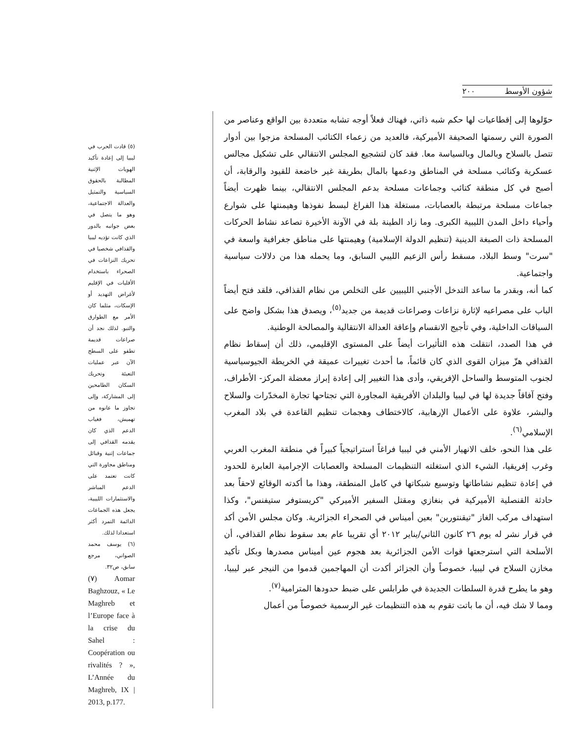شؤون الأوسط ٢٠٠
حوّلوها إلى إقطاعيات لها حكم شبه ذاتي، فهناك فعلاً أوجه تشابه متعددة بين الواقع وعناصر من الصورة التي رسمتها الصحيفة الأميركية، فالعديد من زعماء الكتائب المسلحة مزجوا بين أدوار تتصل بالسلاح وبالمال وبالسياسة معا. فقد كان لتشجيع المجلس الانتقالي على تشكيل مجالس عسكرية وكتائب مسلحة في المناطق ودعمها بالمال بطريقة غير خاضعة للقيود والرقابة، أن أصبح في كل منطقة كتائب وجماعات مسلحة بدعم المجلس الانتقالي، بينما ظهرت أيضاً جماعات مسلحة مرتبطة بالعصابات، مستغلة هذا الفراغ لبسط نفوذها وهيمنتها على شوارع وأحياء داخل المدن الليبية الكبرى. وما زاد الطينة بلة في الآونة الأخيرة تصاعد نشاط الحركات المسلحة ذات الصبغة الدينية (تنظيم الدولة الإسلامية) وهيمنتها على مناطق جغرافية واسعة في "سرت" وسط البلاد، مسقط رأس الزعيم الليبي السابق، وما يحمله هذا من دلالات سياسية واجتماعية.
كما أنه، وبقدر ما ساعد التدخل الأجنبي الليبيين على التخلص من نظام القذافي، فلقد فتح أيضاً الباب على مصراعيه لإثارة نزاعات وصراعات قديمة من جديد<sup>(٥)</sup>، ويصدق هذا بشكل واضح على السياقات الداخلية، وفي تأجيج الانقسام وإعاقة العدالة الانتقالية والمصالحة الوطنية.
في هذا الصدد، انتقلت هذه التأثيرات أيضاً على المستوى الإقليمي، ذلك أن إسقاط نظام القذافي هزّ ميزان القوى الذي كان قائماً، ما أحدث تغييرات عميقة في الخريطة الجيوسياسية لجنوب المتوسط والساحل الإفريقي، وأدى هذا التغيير إلى إعادة إبراز معضلة المركز- الأطراف، وفتح آفاقاً جديدة لها في ليبيا والبلدان الأفريقية المجاورة التي تجتاحها تجارة المخدّرات والسلاح والبشر، علاوة على الأعمال الإرهابية، كالاختطاف وهجمات تنظيم القاعدة في بلاد المغرب الإسلامي<sup>(٦)</sup>.
على هذا النحو، خلف الانهيار الأمني في ليبيا فراغاً استراتيجياً كبيراً في منطقة المغرب العربي وغرب إفريقيا، الشيء الذي استغلته التنظيمات المسلحة والعصابات الإجرامية العابرة للحدود في إعادة تنظيم نشاطاتها وتوسيع شبكاتها في كامل المنطقة، وهذا ما أكدته الوقائع لاحقاً بعد حادثة القنصلية الأميركية في بنغازي ومقتل السفير الأميركي "كريستوفر ستيفنس"، وكذا استهداف مركب الغاز "تيقنتورين" بعين أميناس في الصحراء الجزائرية. وكان مجلس الأمن أكد في قرار نشر له يوم ٢٦ كانون الثاني/يناير ٢٠١٢ أي تقريبا عام بعد سقوط نظام القذافي، أن الأسلحة التي استرجعتها قوات الأمن الجزائرية بعد هجوم عين أميناس مصدرها وبكل تأكيد مخازن السلاح في ليبيا، خصوصاً وأن الجزائر أكدت أن المهاجمين قدموا من النيجر عبر ليبيا، وهو ما يطرح قدرة السلطات الجديدة في طرابلس على ضبط حدودها المترامية<sup>(٧)</sup>.
ومما لا شك فيه، أن ما باتت تقوم به هذه التنظيمات غير الرسمية خصوصاً من أعمال
(٥) قادت الحرب في ليبيا إلى إعادة تأكيد الهويات الإثنية المطالبة بالحقوق السياسية والتمثيل والعدالة الاجتماعية، وهو ما يتصل في بعض جوانبه بالدور الذي كانت تؤديه ليبيا والقذافي شخصيا في تحريك النزاعات في الصحراء باستخدام الأقليات في الإقليم لأغراض التهديد أو الإسكات، مثلما كان الأمر مع الطوارق والتبو. لذلك نجد أن صراعات قديمة تطفو على السطح الآن عبر عمليات التعبئة وتحريك السكان الطامحين إلى المشاركة، وإلى تجاوز ما عانوه من تهميش، فغياب الدعم الذي كان يقدمه القذافي إلى جماعات إثنية وقبائل ومناطق مجاورة التي كانت تعتمد على الدعم المباشر والاستثمارات الليبية، يجعل هذه الجماعات الدائمة التمرد أكثر استعدادا لذلك.
(٦) يوسف محمد الصواني، مرجع سابق، ص٣٢.
(٧) Aomar Baghzouz, « Le Maghreb et l’Europe face à la crise du Sahel : Coopération ou rivalités ? », L’Année du Maghreb, IX | 2013, p.177.